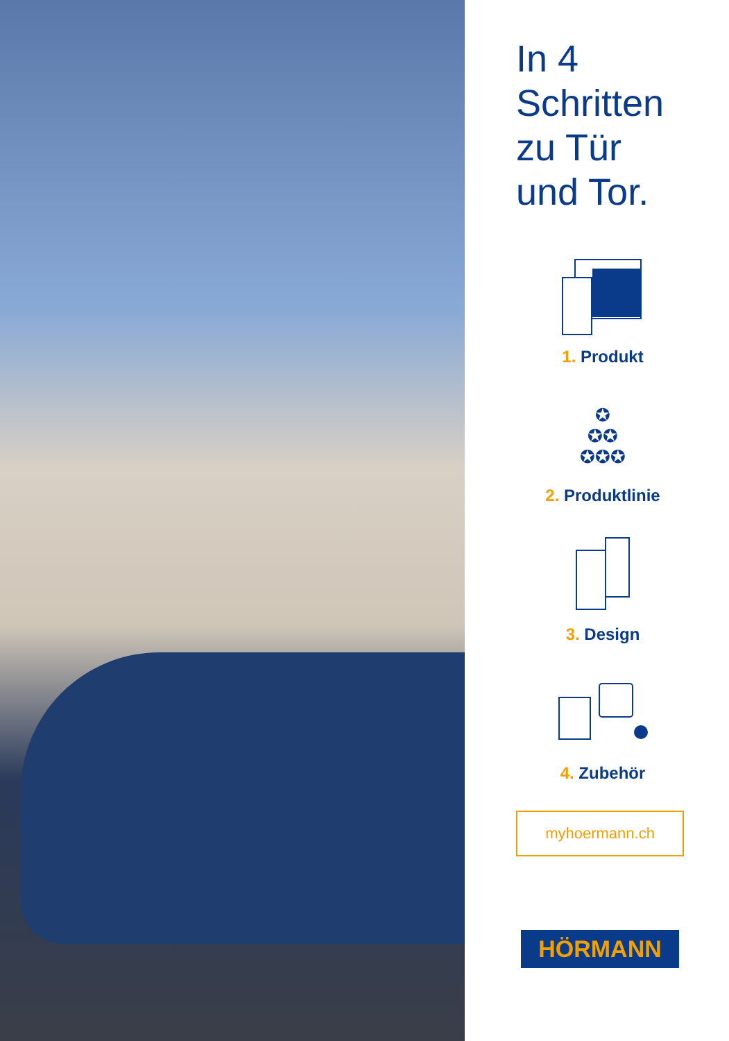In 4
Schritten
zu Tür
und Tor.
1. Produkt
✪
✪✪
✪✪✪
2. Produktlinie
3. Design
4. Zubehör
myhoermann.ch
HÖRMANN